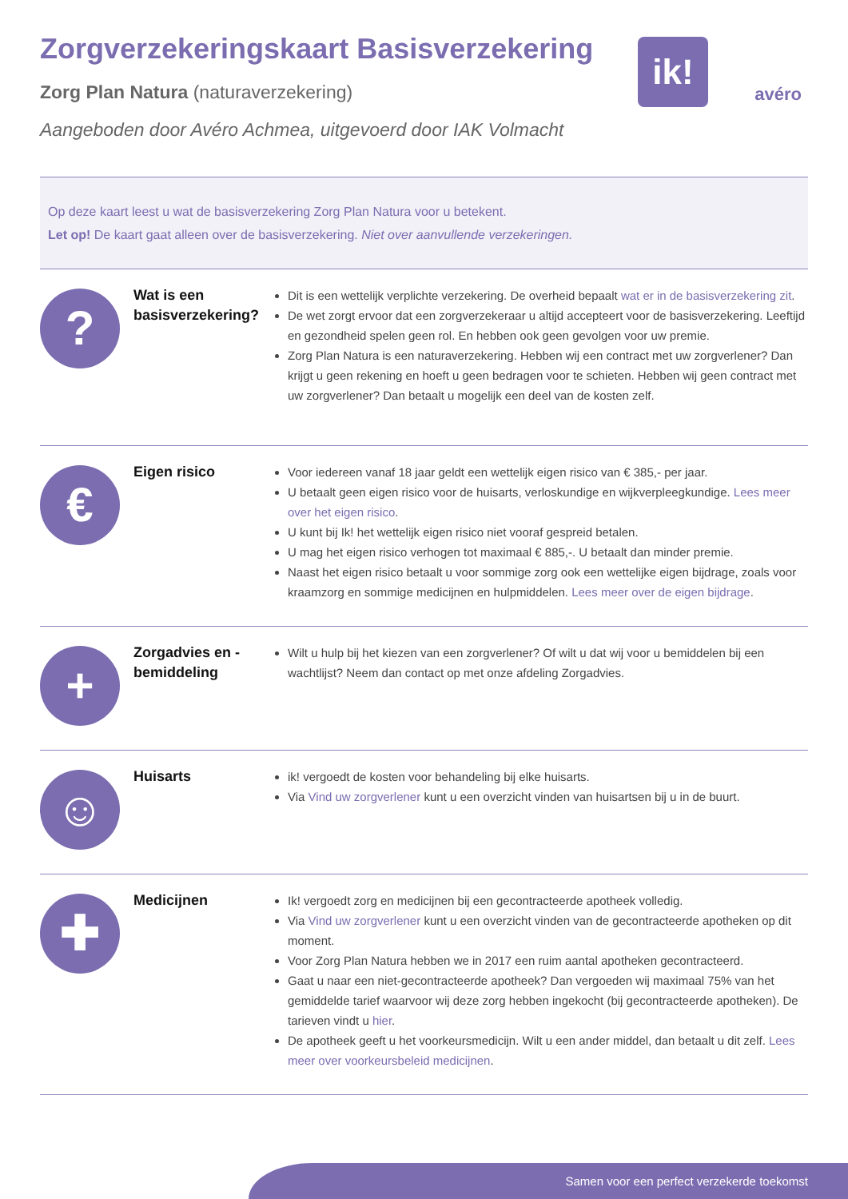ik!
avéro
Zorgverzekeringskaart Basisverzekering
Zorg Plan Natura (naturaverzekering)
Aangeboden door Avéro Achmea, uitgevoerd door IAK Volmacht
Op deze kaart leest u wat de basisverzekering Zorg Plan Natura voor u betekent.
Let op! De kaart gaat alleen over de basisverzekering. Niet over aanvullende verzekeringen.
?
Wat is een basisverzekering?
Dit is een wettelijk verplichte verzekering. De overheid bepaalt wat er in de basisverzekering zit.
De wet zorgt ervoor dat een zorgverzekeraar u altijd accepteert voor de basisverzekering. Leeftijd en gezondheid spelen geen rol. En hebben ook geen gevolgen voor uw premie.
Zorg Plan Natura is een naturaverzekering. Hebben wij een contract met uw zorgverlener? Dan krijgt u geen rekening en hoeft u geen bedragen voor te schieten. Hebben wij geen contract met uw zorgverlener? Dan betaalt u mogelijk een deel van de kosten zelf.
€
Eigen risico
Voor iedereen vanaf 18 jaar geldt een wettelijk eigen risico van € 385,- per jaar.
U betaalt geen eigen risico voor de huisarts, verloskundige en wijkverpleegkundige. Lees meer over het eigen risico.
U kunt bij Ik! het wettelijk eigen risico niet vooraf gespreid betalen.
U mag het eigen risico verhogen tot maximaal € 885,-. U betaalt dan minder premie.
Naast het eigen risico betaalt u voor sommige zorg ook een wettelijke eigen bijdrage, zoals voor kraamzorg en sommige medicijnen en hulpmiddelen. Lees meer over de eigen bijdrage.
+
Zorgadvies en -bemiddeling
Wilt u hulp bij het kiezen van een zorgverlener? Of wilt u dat wij voor u bemiddelen bij een wachtlijst? Neem dan contact op met onze afdeling Zorgadvies.
☺
Huisarts
ik! vergoedt de kosten voor behandeling bij elke huisarts.
Via Vind uw zorgverlener kunt u een overzicht vinden van huisartsen bij u in de buurt.
✚
Medicijnen
Ik! vergoedt zorg en medicijnen bij een gecontracteerde apotheek volledig.
Via Vind uw zorgverlener kunt u een overzicht vinden van de gecontracteerde apotheken op dit moment.
Voor Zorg Plan Natura hebben we in 2017 een ruim aantal apotheken gecontracteerd.
Gaat u naar een niet-gecontracteerde apotheek? Dan vergoeden wij maximaal 75% van het gemiddelde tarief waarvoor wij deze zorg hebben ingekocht (bij gecontracteerde apotheken). De tarieven vindt u hier.
De apotheek geeft u het voorkeursmedicijn. Wilt u een ander middel, dan betaalt u dit zelf. Lees meer over voorkeursbeleid medicijnen.
Samen voor een perfect verzekerde toekomst